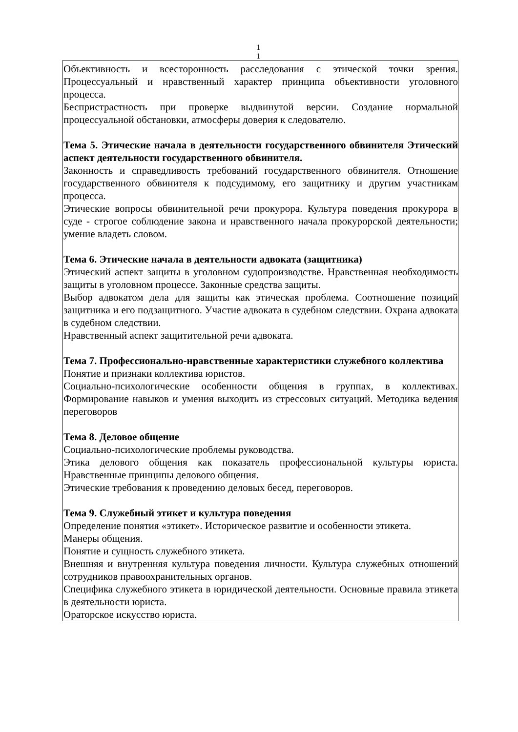1
1
Объективность и всесторонность расследования с этической точки зрения. Процессуальный и нравственный характер принципа объективности уголовного процесса.
Беспристрастность при проверке выдвинутой версии. Создание нормальной процессуальной обстановки, атмосферы доверия к следователю.
Тема 5. Этические начала в деятельности государственного обвинителя Этический аспект деятельности государственного обвинителя.
Законность и справедливость требований государственного обвинителя. Отношение государственного обвинителя к подсудимому, его защитнику и другим участникам процесса.
Этические вопросы обвинительной речи прокурора. Культура поведения прокурора в суде - строгое соблюдение закона и нравственного начала прокурорской деятельности; умение владеть словом.
Тема 6. Этические начала в деятельности адвоката (защитника)
Этический аспект защиты в уголовном судопроизводстве. Нравственная необходимость защиты в уголовном процессе. Законные средства защиты.
Выбор адвокатом дела для защиты как этическая проблема. Соотношение позиций защитника и его подзащитного. Участие адвоката в судебном следствии. Охрана адвоката в судебном следствии.
Нравственный аспект защитительной речи адвоката.
Тема 7. Профессионально-нравственные характеристики служебного коллектива
Понятие и признаки коллектива юристов.
Социально-психологические особенности общения в группах, в коллективах. Формирование навыков и умения выходить из стрессовых ситуаций. Методика ведения переговоров
Тема 8. Деловое общение
Социально-психологические проблемы руководства.
Этика делового общения как показатель профессиональной культуры юриста. Нравственные принципы делового общения.
Этические требования к проведению деловых бесед, переговоров.
Тема 9. Служебный этикет и культура поведения
Определение понятия «этикет». Историческое развитие и особенности этикета.
Манеры общения.
Понятие и сущность служебного этикета.
Внешняя и внутренняя культура поведения личности. Культура служебных отношений сотрудников правоохранительных органов.
Специфика служебного этикета в юридической деятельности. Основные правила этикета в деятельности юриста.
Ораторское искусство юриста.